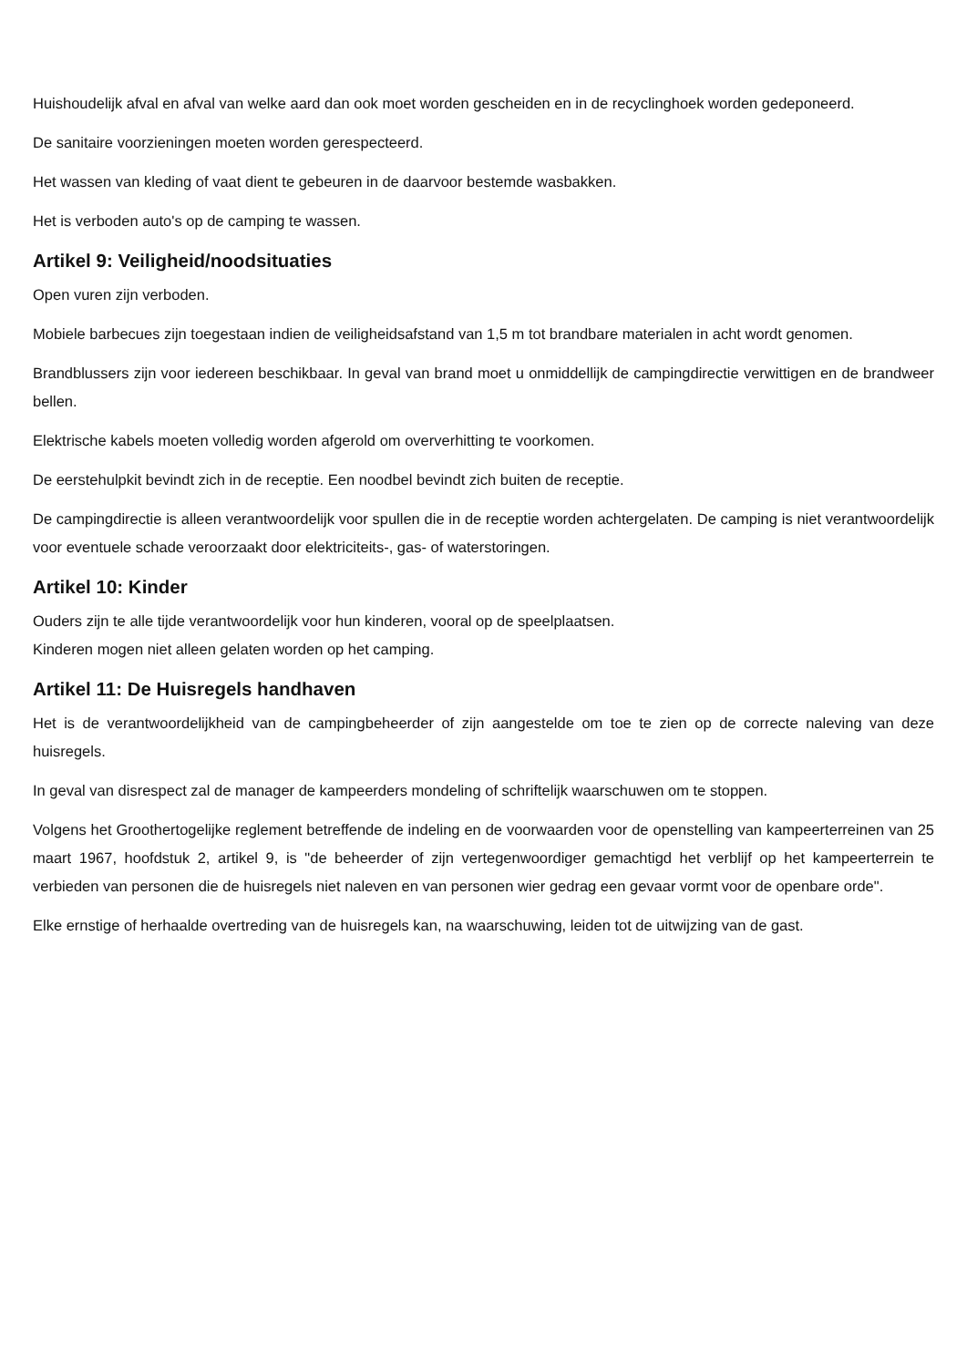Huishoudelijk afval en afval van welke aard dan ook moet worden gescheiden en in de recyclinghoek worden gedeponeerd.
De sanitaire voorzieningen moeten worden gerespecteerd.
Het wassen van kleding of vaat dient te gebeuren in de daarvoor bestemde wasbakken.
Het is verboden auto's op de camping te wassen.
Artikel 9: Veiligheid/noodsituaties
Open vuren zijn verboden.
Mobiele barbecues zijn toegestaan indien de veiligheidsafstand van 1,5 m tot brandbare materialen in acht wordt genomen.
Brandblussers zijn voor iedereen beschikbaar. In geval van brand moet u onmiddellijk de campingdirectie verwittigen en de brandweer bellen.
Elektrische kabels moeten volledig worden afgerold om oververhitting te voorkomen.
De eerstehulpkit bevindt zich in de receptie. Een noodbel bevindt zich buiten de receptie.
De campingdirectie is alleen verantwoordelijk voor spullen die in de receptie worden achtergelaten. De camping is niet verantwoordelijk voor eventuele schade veroorzaakt door elektriciteits-, gas- of waterstoringen.
Artikel 10: Kinder
Ouders zijn te alle tijde verantwoordelijk voor hun kinderen, vooral op de speelplaatsen.
Kinderen mogen niet alleen gelaten worden op het camping.
Artikel 11: De Huisregels handhaven
Het is de verantwoordelijkheid van de campingbeheerder of zijn aangestelde om toe te zien op de correcte naleving van deze huisregels.
In geval van disrespect zal de manager de kampeerders mondeling of schriftelijk waarschuwen om te stoppen.
Volgens het Groothertogelijke reglement betreffende de indeling en de voorwaarden voor de openstelling van kampeerterreinen van 25 maart 1967, hoofdstuk 2, artikel 9, is "de beheerder of zijn vertegenwoordiger gemachtigd het verblijf op het kampeerterrein te verbieden van personen die de huisregels niet naleven en van personen wier gedrag een gevaar vormt voor de openbare orde".
Elke ernstige of herhaalde overtreding van de huisregels kan, na waarschuwing, leiden tot de uitwijzing van de gast.